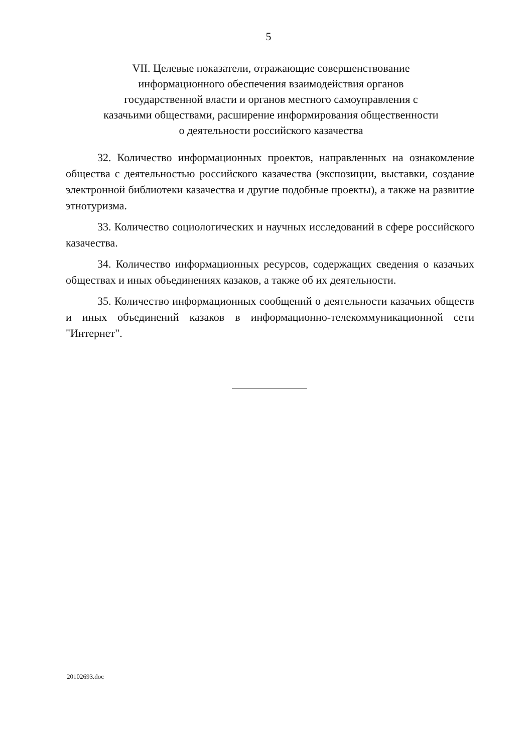5
VII. Целевые показатели, отражающие совершенствование информационного обеспечения взаимодействия органов государственной власти и органов местного самоуправления с казачьими обществами, расширение информирования общественности о деятельности российского казачества
32. Количество информационных проектов, направленных на ознакомление общества с деятельностью российского казачества (экспозиции, выставки, создание электронной библиотеки казачества и другие подобные проекты), а также на развитие этнотуризма.
33. Количество социологических и научных исследований в сфере российского казачества.
34. Количество информационных ресурсов, содержащих сведения о казачьих обществах и иных объединениях казаков, а также об их деятельности.
35. Количество информационных сообщений о деятельности казачьих обществ и иных объединений казаков в информационно-телекоммуникационной сети "Интернет".
20102693.doc